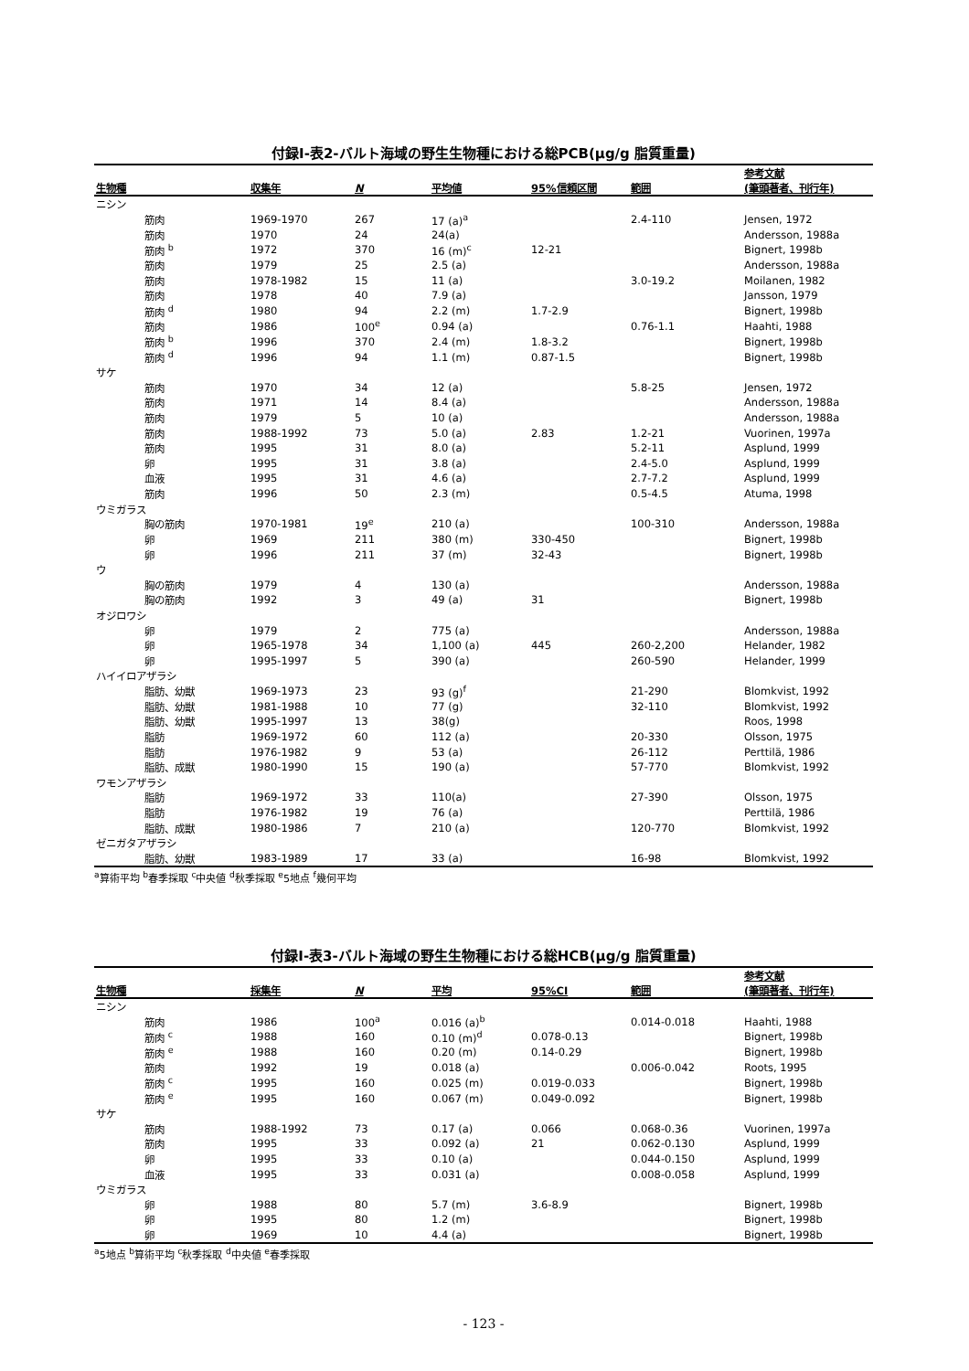付録Ⅰ-表2-バルト海域の野生生物種における総PCB(μg/g 脂質重量)
| 生物種 | 収集年 | N | 平均値 | 95%信頼区間 | 範囲 | 参考文献 (筆頭著者、刊行年) |
| --- | --- | --- | --- | --- | --- | --- |
| ニシン | | | | | | |
| 筋肉 | 1969-1970 | 267 | 17 (a)<sup>a</sup> | | 2.4-110 | Jensen, 1972 |
| 筋肉 | 1970 | 24 | 24(a) | | | Andersson, 1988a |
| 筋肉 <sup>b</sup> | 1972 | 370 | 16 (m)<sup>c</sup> | 12-21 | | Bignert, 1998b |
| 筋肉 | 1979 | 25 | 2.5 (a) | | | Andersson, 1988a |
| 筋肉 | 1978-1982 | 15 | 11 (a) | | 3.0-19.2 | Moilanen, 1982 |
| 筋肉 | 1978 | 40 | 7.9 (a) | | | Jansson, 1979 |
| 筋肉 <sup>d</sup> | 1980 | 94 | 2.2 (m) | 1.7-2.9 | | Bignert, 1998b |
| 筋肉 | 1986 | 100<sup>e</sup> | 0.94 (a) | | 0.76-1.1 | Haahti, 1988 |
| 筋肉 <sup>b</sup> | 1996 | 370 | 2.4 (m) | 1.8-3.2 | | Bignert, 1998b |
| 筋肉 <sup>d</sup> | 1996 | 94 | 1.1 (m) | 0.87-1.5 | | Bignert, 1998b |
| サケ | | | | | | |
| 筋肉 | 1970 | 34 | 12 (a) | | 5.8-25 | Jensen, 1972 |
| 筋肉 | 1971 | 14 | 8.4 (a) | | | Andersson, 1988a |
| 筋肉 | 1979 | 5 | 10 (a) | | | Andersson, 1988a |
| 筋肉 | 1988-1992 | 73 | 5.0 (a) | 2.83 | 1.2-21 | Vuorinen, 1997a |
| 筋肉 | 1995 | 31 | 8.0 (a) | | 5.2-11 | Asplund, 1999 |
| 卵 | 1995 | 31 | 3.8 (a) | | 2.4-5.0 | Asplund, 1999 |
| 血液 | 1995 | 31 | 4.6 (a) | | 2.7-7.2 | Asplund, 1999 |
| 筋肉 | 1996 | 50 | 2.3 (m) | | 0.5-4.5 | Atuma, 1998 |
| ウミガラス | | | | | | |
| 胸の筋肉 | 1970-1981 | 19<sup>e</sup> | 210 (a) | | 100-310 | Andersson, 1988a |
| 卵 | 1969 | 211 | 380 (m) | 330-450 | | Bignert, 1998b |
| 卵 | 1996 | 211 | 37 (m) | 32-43 | | Bignert, 1998b |
| ウ | | | | | | |
| 胸の筋肉 | 1979 | 4 | 130 (a) | | | Andersson, 1988a |
| 胸の筋肉 | 1992 | 3 | 49 (a) | 31 | | Bignert, 1998b |
| オジロワシ | | | | | | |
| 卵 | 1979 | 2 | 775 (a) | | | Andersson, 1988a |
| 卵 | 1965-1978 | 34 | 1,100 (a) | 445 | 260-2,200 | Helander, 1982 |
| 卵 | 1995-1997 | 5 | 390 (a) | | 260-590 | Helander, 1999 |
| ハイイロアザラシ | | | | | | |
| 脂肪、幼獣 | 1969-1973 | 23 | 93 (g)<sup>f</sup> | | 21-290 | Blomkvist, 1992 |
| 脂肪、幼獣 | 1981-1988 | 10 | 77 (g) | | 32-110 | Blomkvist, 1992 |
| 脂肪、幼獣 | 1995-1997 | 13 | 38(g) | | | Roos, 1998 |
| 脂肪 | 1969-1972 | 60 | 112 (a) | | 20-330 | Olsson, 1975 |
| 脂肪 | 1976-1982 | 9 | 53 (a) | | 26-112 | Perttilä, 1986 |
| 脂肪、成獣 | 1980-1990 | 15 | 190 (a) | | 57-770 | Blomkvist, 1992 |
| ワモンアザラシ | | | | | | |
| 脂肪 | 1969-1972 | 33 | 110(a) | | 27-390 | Olsson, 1975 |
| 脂肪 | 1976-1982 | 19 | 76 (a) | | | Perttilä, 1986 |
| 脂肪、成獣 | 1980-1986 | 7 | 210 (a) | | 120-770 | Blomkvist, 1992 |
| ゼニガタアザラシ | | | | | | |
| 脂肪、幼獣 | 1983-1989 | 17 | 33 (a) | | 16-98 | Blomkvist, 1992 |
<sup>a</sup> 算術平均 <sup>b</sup>春季採取 <sup>c</sup>中央値 <sup>d</sup>秋季採取 <sup>e</sup>5地点 <sup>f</sup>幾何平均
付録Ⅰ-表3-バルト海域の野生生物種における総HCB(μg/g 脂質重量)
| 生物種 | 採集年 | N | 平均 | 95%CI | 範囲 | 参考文献 (筆頭著者、刊行年) |
| --- | --- | --- | --- | --- | --- | --- |
| ニシン | | | | | | |
| 筋肉 | 1986 | 100<sup>a</sup> | 0.016 (a)<sup>b</sup> | | 0.014-0.018 | Haahti, 1988 |
| 筋肉 <sup>c</sup> | 1988 | 160 | 0.10 (m)<sup>d</sup> | 0.078-0.13 | | Bignert, 1998b |
| 筋肉 <sup>e</sup> | 1988 | 160 | 0.20 (m) | 0.14-0.29 | | Bignert, 1998b |
| 筋肉 | 1992 | 19 | 0.018 (a) | | 0.006-0.042 | Roots, 1995 |
| 筋肉 <sup>c</sup> | 1995 | 160 | 0.025 (m) | 0.019-0.033 | | Bignert, 1998b |
| 筋肉 <sup>e</sup> | 1995 | 160 | 0.067 (m) | 0.049-0.092 | | Bignert, 1998b |
| サケ | | | | | | |
| 筋肉 | 1988-1992 | 73 | 0.17 (a) | 0.066 | 0.068-0.36 | Vuorinen, 1997a |
| 筋肉 | 1995 | 33 | 0.092 (a) | 21 | 0.062-0.130 | Asplund, 1999 |
| 卵 | 1995 | 33 | 0.10 (a) | | 0.044-0.150 | Asplund, 1999 |
| 血液 | 1995 | 33 | 0.031 (a) | | 0.008-0.058 | Asplund, 1999 |
| ウミガラス | | | | | | |
| 卵 | 1988 | 80 | 5.7 (m) | 3.6-8.9 | | Bignert, 1998b |
| 卵 | 1995 | 80 | 1.2 (m) | | | Bignert, 1998b |
| 卵 | 1969 | 10 | 4.4 (a) | | | Bignert, 1998b |
<sup>a</sup> 5地点 <sup>b</sup>算術平均 <sup>c</sup>秋季採取 <sup>d</sup>中央値 <sup>e</sup>春季採取
- 123 -